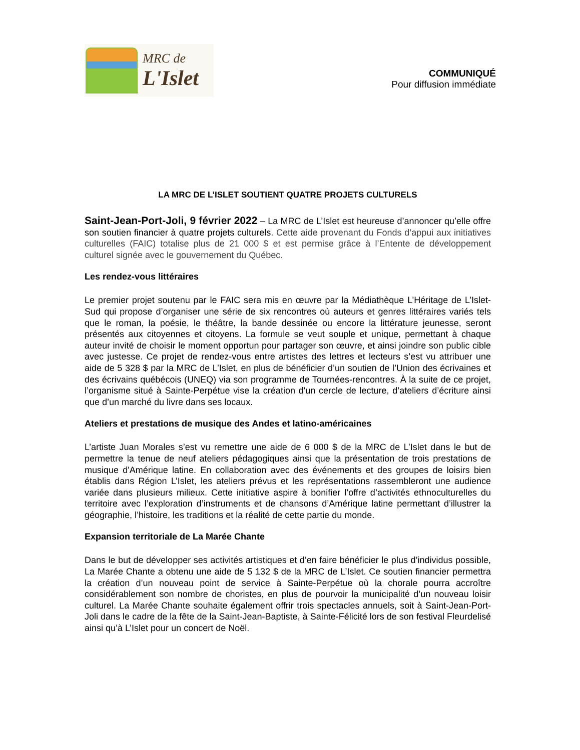MRC de
L'Islet
COMMUNIQUÉ
Pour diffusion immédiate
LA MRC DE L’ISLET SOUTIENT QUATRE PROJETS CULTURELS
Saint-Jean-Port-Joli, 9 février 2022 – La MRC de L’Islet est heureuse d’annoncer qu’elle offre son soutien financier à quatre projets culturels. Cette aide provenant du Fonds d’appui aux initiatives culturelles (FAIC) totalise plus de 21 000 $ et est permise grâce à l’Entente de développement culturel signée avec le gouvernement du Québec.
Les rendez-vous littéraires
Le premier projet soutenu par le FAIC sera mis en œuvre par la Médiathèque L’Héritage de L’Islet-Sud qui propose d’organiser une série de six rencontres où auteurs et genres littéraires variés tels que le roman, la poésie, le théâtre, la bande dessinée ou encore la littérature jeunesse, seront présentés aux citoyennes et citoyens. La formule se veut souple et unique, permettant à chaque auteur invité de choisir le moment opportun pour partager son œuvre, et ainsi joindre son public cible avec justesse. Ce projet de rendez-vous entre artistes des lettres et lecteurs s’est vu attribuer une aide de 5 328 $ par la MRC de L’Islet, en plus de bénéficier d’un soutien de l’Union des écrivaines et des écrivains québécois (UNEQ) via son programme de Tournées-rencontres. À la suite de ce projet, l’organisme situé à Sainte-Perpétue vise la création d'un cercle de lecture, d’ateliers d’écriture ainsi que d’un marché du livre dans ses locaux.
Ateliers et prestations de musique des Andes et latino-américaines
L’artiste Juan Morales s’est vu remettre une aide de 6 000 $ de la MRC de L’Islet dans le but de permettre la tenue de neuf ateliers pédagogiques ainsi que la présentation de trois prestations de musique d'Amérique latine. En collaboration avec des événements et des groupes de loisirs bien établis dans Région L’Islet, les ateliers prévus et les représentations rassembleront une audience variée dans plusieurs milieux. Cette initiative aspire à bonifier l’offre d’activités ethnoculturelles du territoire avec l’exploration d’instruments et de chansons d’Amérique latine permettant d’illustrer la géographie, l’histoire, les traditions et la réalité de cette partie du monde.
Expansion territoriale de La Marée Chante
Dans le but de développer ses activités artistiques et d’en faire bénéficier le plus d’individus possible, La Marée Chante a obtenu une aide de 5 132 $ de la MRC de L’Islet. Ce soutien financier permettra la création d’un nouveau point de service à Sainte-Perpétue où la chorale pourra accroître considérablement son nombre de choristes, en plus de pourvoir la municipalité d’un nouveau loisir culturel. La Marée Chante souhaite également offrir trois spectacles annuels, soit à Saint-Jean-Port-Joli dans le cadre de la fête de la Saint-Jean-Baptiste, à Sainte-Félicité lors de son festival Fleurdelisé ainsi qu’à L’Islet pour un concert de Noël.